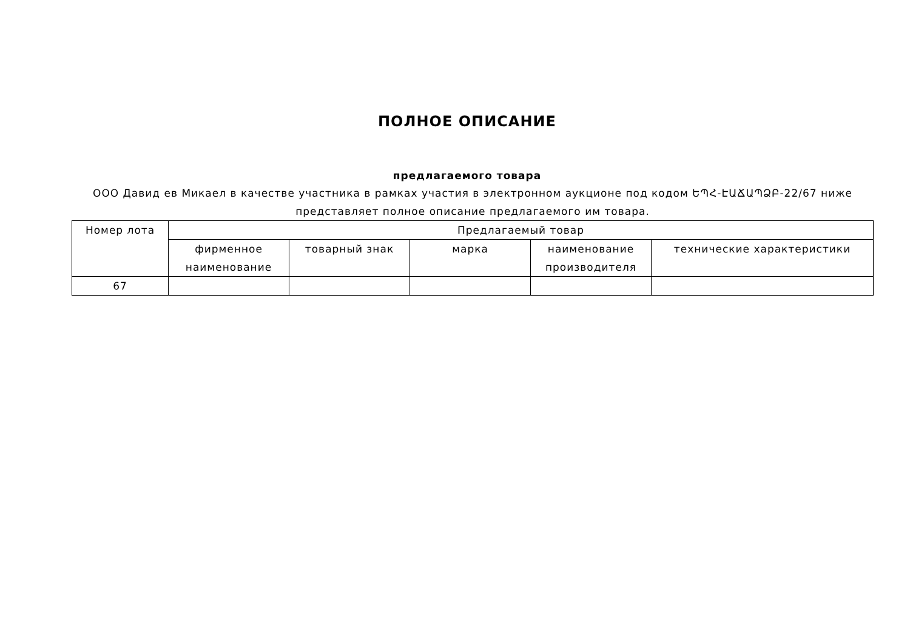ПОЛНОЕ ОПИСАНИЕ
предлагаемого товара
ООО Давид ев Микаел в качестве участника в рамках участия в электронном аукционе под кодом ԵՊՀ-ԷԱՃԱՊՁԲ-22/67 ниже представляет полное описание предлагаемого им товара.
| Номер лота | Предлагаемый товар | | | | |
| --- | --- | --- | --- | --- | --- |
| | фирменное наименование | товарный знак | марка | наименование производителя | технические характеристики |
| 67 | | | | | |